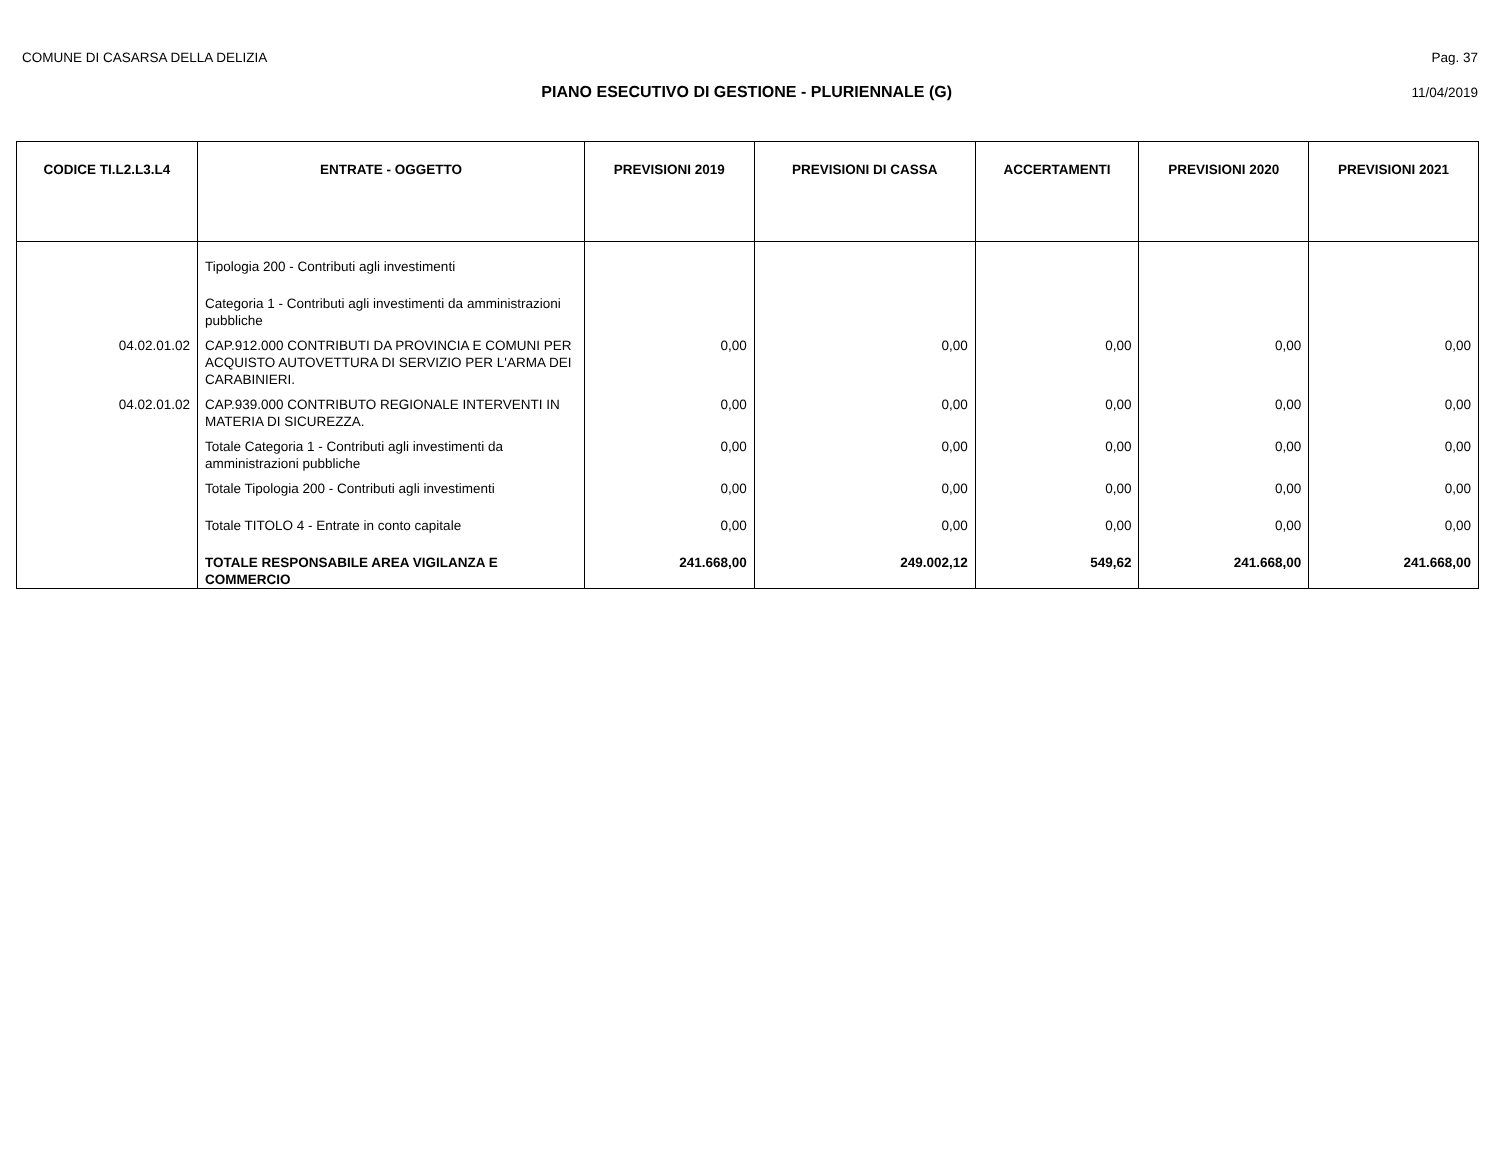COMUNE DI CASARSA DELLA DELIZIA Pag. 37
PIANO ESECUTIVO DI GESTIONE - PLURIENNALE (G) 11/04/2019
| CODICE TI.L2.L3.L4 | ENTRATE - OGGETTO | PREVISIONI 2019 | PREVISIONI DI CASSA | ACCERTAMENTI | PREVISIONI 2020 | PREVISIONI 2021 |
| --- | --- | --- | --- | --- | --- | --- |
| | Tipologia 200 - Contributi agli investimenti | | | | | |
| | Categoria 1 - Contributi agli investimenti da amministrazioni pubbliche | | | | | |
| 04.02.01.02 | CAP.912.000 CONTRIBUTI DA PROVINCIA E COMUNI PER ACQUISTO AUTOVETTURA DI SERVIZIO PER L'ARMA DEI CARABINIERI. | 0,00 | 0,00 | 0,00 | 0,00 | 0,00 |
| 04.02.01.02 | CAP.939.000 CONTRIBUTO REGIONALE INTERVENTI IN MATERIA DI SICUREZZA. | 0,00 | 0,00 | 0,00 | 0,00 | 0,00 |
| | Totale Categoria 1 - Contributi agli investimenti da amministrazioni pubbliche | 0,00 | 0,00 | 0,00 | 0,00 | 0,00 |
| | Totale Tipologia 200 - Contributi agli investimenti | 0,00 | 0,00 | 0,00 | 0,00 | 0,00 |
| | Totale TITOLO 4 - Entrate in conto capitale | 0,00 | 0,00 | 0,00 | 0,00 | 0,00 |
| | TOTALE RESPONSABILE AREA VIGILANZA E COMMERCIO | 241.668,00 | 249.002,12 | 549,62 | 241.668,00 | 241.668,00 |